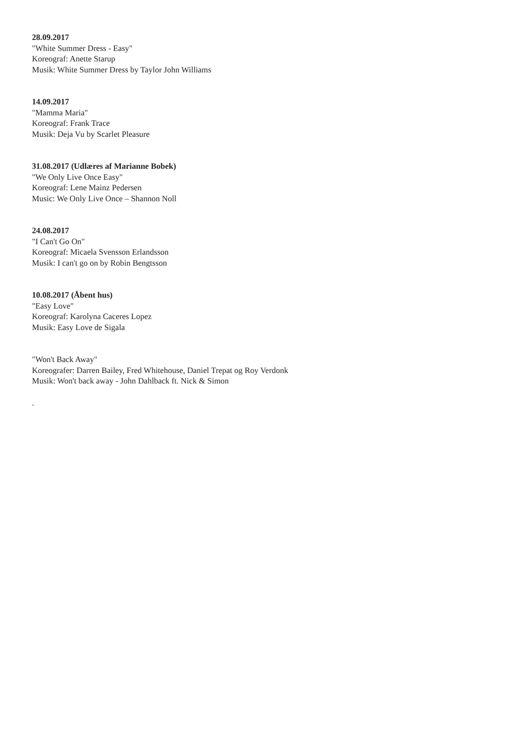28.09.2017
"White Summer Dress - Easy"
Koreograf: Anette Starup
Musik: White Summer Dress by Taylor John Williams
14.09.2017
"Mamma Maria"
Koreograf: Frank Trace
Musik: Deja Vu by Scarlet Pleasure
31.08.2017 (Udlæres af Marianne Bobek)
"We Only Live Once Easy"
Koreograf: Lene Mainz Pedersen
Music: We Only Live Once – Shannon Noll
24.08.2017
"I Can't Go On"
Koreograf: Micaela Svensson Erlandsson
Musik: I can't go on by Robin Bengtsson
10.08.2017 (Åbent hus)
"Easy Love"
Koreograf: Karolyna Caceres Lopez
Musik: Easy Love de Sigala
"Won't Back Away"
Koreografer: Darren Bailey, Fred Whitehouse, Daniel Trepat og Roy Verdonk
Musik: Won't back away - John Dahlback ft. Nick & Simon
.